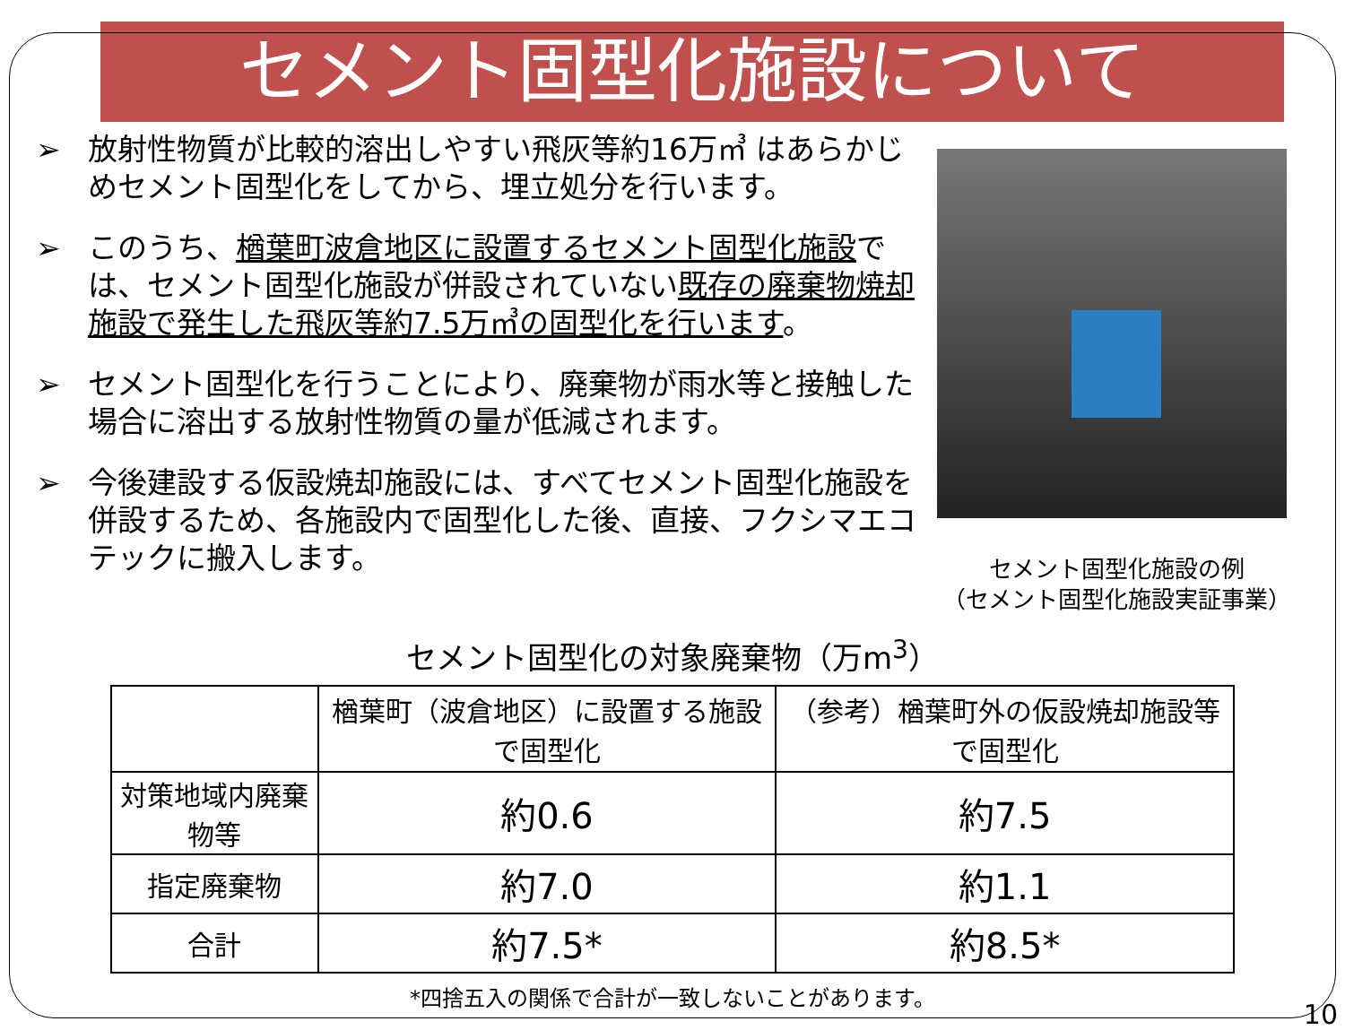セメント固型化施設について
➢ 放射性物質が比較的溶出しやすい飛灰等約16万㎥ はあらかじめセメント固型化をしてから、埋立処分を行います。
➢ このうち、楢葉町波倉地区に設置するセメント固型化施設では、セメント固型化施設が併設されていない既存の廃棄物焼却施設で発生した飛灰等約7.5万㎥の固型化を行います。
➢ セメント固型化を行うことにより、廃棄物が雨水等と接触した場合に溶出する放射性物質の量が低減されます。
➢ 今後建設する仮設焼却施設には、すべてセメント固型化施設を併設するため、各施設内で固型化した後、直接、フクシマエコテックに搬入します。
セメント固型化施設の例
（セメント固型化施設実証事業）
セメント固型化の対象廃棄物（万m<sup>3</sup>）
| | 楢葉町（波倉地区）に設置する施設で固型化 | （参考）楢葉町外の仮設焼却施設等で固型化 |
| --- | --- | --- |
| 対策地域内廃棄物等 | 約0.6 | 約7.5 |
| 指定廃棄物 | 約7.0 | 約1.1 |
| 合計 | 約7.5* | 約8.5* |
*四捨五入の関係で合計が一致しないことがあります。
10